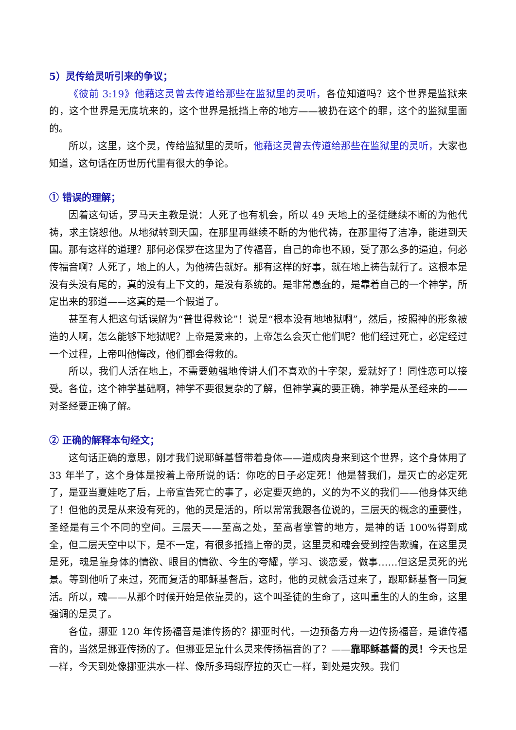5）灵传给灵听引来的争议；
《彼前 3:19》他藉这灵曾去传道给那些在监狱里的灵听，各位知道吗？这个世界是监狱来的，这个世界是无底坑来的，这个世界是抵挡上帝的地方——被扔在这个的罪，这个的监狱里面的。
所以，这里，这个灵，传给监狱里的灵听，他藉这灵曾去传道给那些在监狱里的灵听，大家也知道，这句话在历世历代里有很大的争论。
① 错误的理解；
因着这句话，罗马天主教是说：人死了也有机会，所以 49 天地上的圣徒继续不断的为他代祷，求主饶恕他。从地狱转到天国，在那里再继续不断的为他代祷，在那里得了洁净，能进到天国。那有这样的道理？那何必保罗在这里为了传福音，自己的命也不顾，受了那么多的逼迫，何必传福音啊？人死了，地上的人，为他祷告就好。那有这样的好事，就在地上祷告就行了。这根本是没有头没有尾的，真的没有上下文的，是没有系统的。是非常愚蠢的，是靠着自己的一个神学，所定出来的邪道——这真的是一个假道了。
甚至有人把这句话误解为“普世得救论”！说是“根本没有地地狱啊”，然后，按照神的形象被造的人啊，怎么能够下地狱呢？上帝是爱来的，上帝怎么会灭亡他们呢？他们经过死亡，必定经过一个过程，上帝叫他悔改，他们都会得救的。
所以，我们人活在地上，不需要勉强地传讲人们不喜欢的十字架，爱就好了！同性恋可以接受。各位，这个神学基础啊，神学不要很复杂的了解，但神学真的要正确，神学是从圣经来的——对圣经要正确了解。
② 正确的解释本句经文；
这句话正确的意思，刚才我们说耶稣基督带着身体——道成肉身来到这个世界，这个身体用了 33 年半了，这个身体是按着上帝所说的话：你吃的日子必定死！他是替我们，是灭亡的必定死了，是亚当夏娃吃了后，上帝宣告死亡的事了，必定要灭绝的，义的为不义的我们——他身体灭绝了！但他的灵是从来没有死的，他的灵是活的，所以常常我跟各位说的，三层天的概念的重要性，圣经是有三个不同的空间。三层天——至高之处，至高者掌管的地方，是神的话 100%得到成全，但二层天空中以下，是不一定，有很多抵挡上帝的灵，这里灵和魂会受到控告欺骗，在这里灵是死，魂是靠身体的情欲、眼目的情欲、今生的夸耀，学习、谈恋爱，做事……但这是灵死的光景。等到他听了来过，死而复活的耶稣基督后，这时，他的灵就会活过来了，跟耶稣基督一同复活。所以，魂——从那个时候开始是依靠灵的，这个叫圣徒的生命了，这叫重生的人的生命，这里强调的是灵了。
各位，挪亚 120 年传扬福音是谁传扬的？挪亚时代，一边预备方舟一边传扬福音，是谁传福音的，当然是挪亚传扬的了。但挪亚是靠什么灵来传扬福音的了？——靠耶稣基督的灵！今天也是一样，今天到处像挪亚洪水一样、像所多玛蛾摩拉的灭亡一样，到处是灾殃。我们